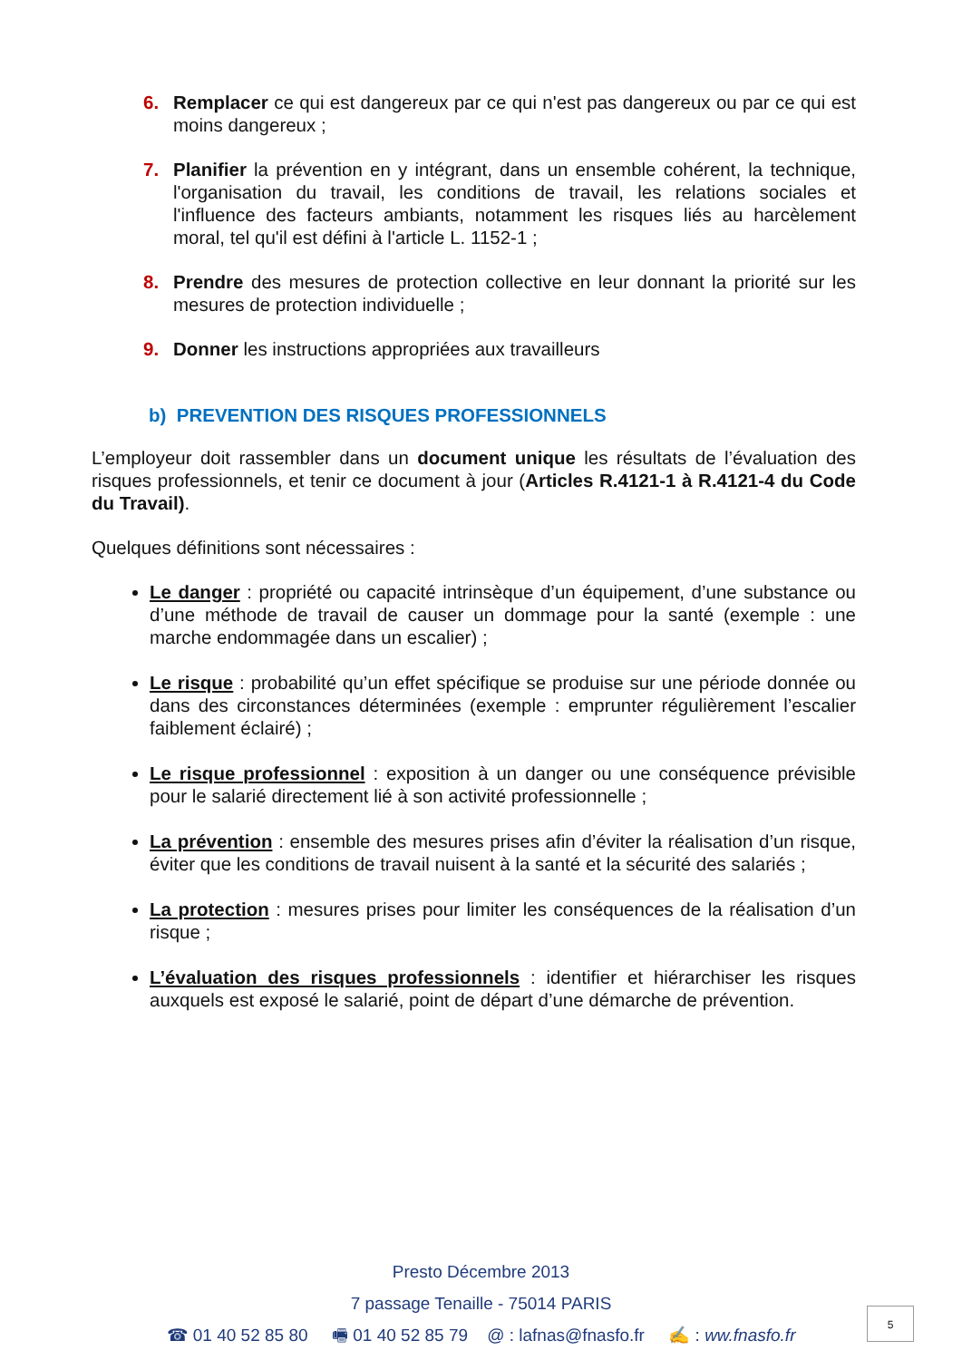6. Remplacer ce qui est dangereux par ce qui n'est pas dangereux ou par ce qui est moins dangereux ;
7. Planifier la prévention en y intégrant, dans un ensemble cohérent, la technique, l'organisation du travail, les conditions de travail, les relations sociales et l'influence des facteurs ambiants, notamment les risques liés au harcèlement moral, tel qu'il est défini à l'article L. 1152-1 ;
8. Prendre des mesures de protection collective en leur donnant la priorité sur les mesures de protection individuelle ;
9. Donner les instructions appropriées aux travailleurs
b) PREVENTION DES RISQUES PROFESSIONNELS
L’employeur doit rassembler dans un document unique les résultats de l’évaluation des risques professionnels, et tenir ce document à jour (Articles R.4121-1 à R.4121-4 du Code du Travail).
Quelques définitions sont nécessaires :
Le danger : propriété ou capacité intrinsèque d’un équipement, d’une substance ou d’une méthode de travail de causer un dommage pour la santé (exemple : une marche endommagée dans un escalier) ;
Le risque : probabilité qu’un effet spécifique se produise sur une période donnée ou dans des circonstances déterminées (exemple : emprunter régulièrement l’escalier faiblement éclairé) ;
Le risque professionnel : exposition à un danger ou une conséquence prévisible pour le salarié directement lié à son activité professionnelle ;
La prévention : ensemble des mesures prises afin d’éviter la réalisation d’un risque, éviter que les conditions de travail nuisent à la santé et la sécurité des salariés ;
La protection : mesures prises pour limiter les conséquences de la réalisation d’un risque ;
L’évaluation des risques professionnels : identifier et hiérarchiser les risques auxquels est exposé le salarié, point de départ d’une démarche de prévention.
Presto Décembre 2013
7 passage Tenaille - 75014 PARIS
☎ 01 40 52 85 80 🖷 01 40 52 85 79 @ : lafnas@fnasfo.fr ✍ : ww.fnasfo.fr
5